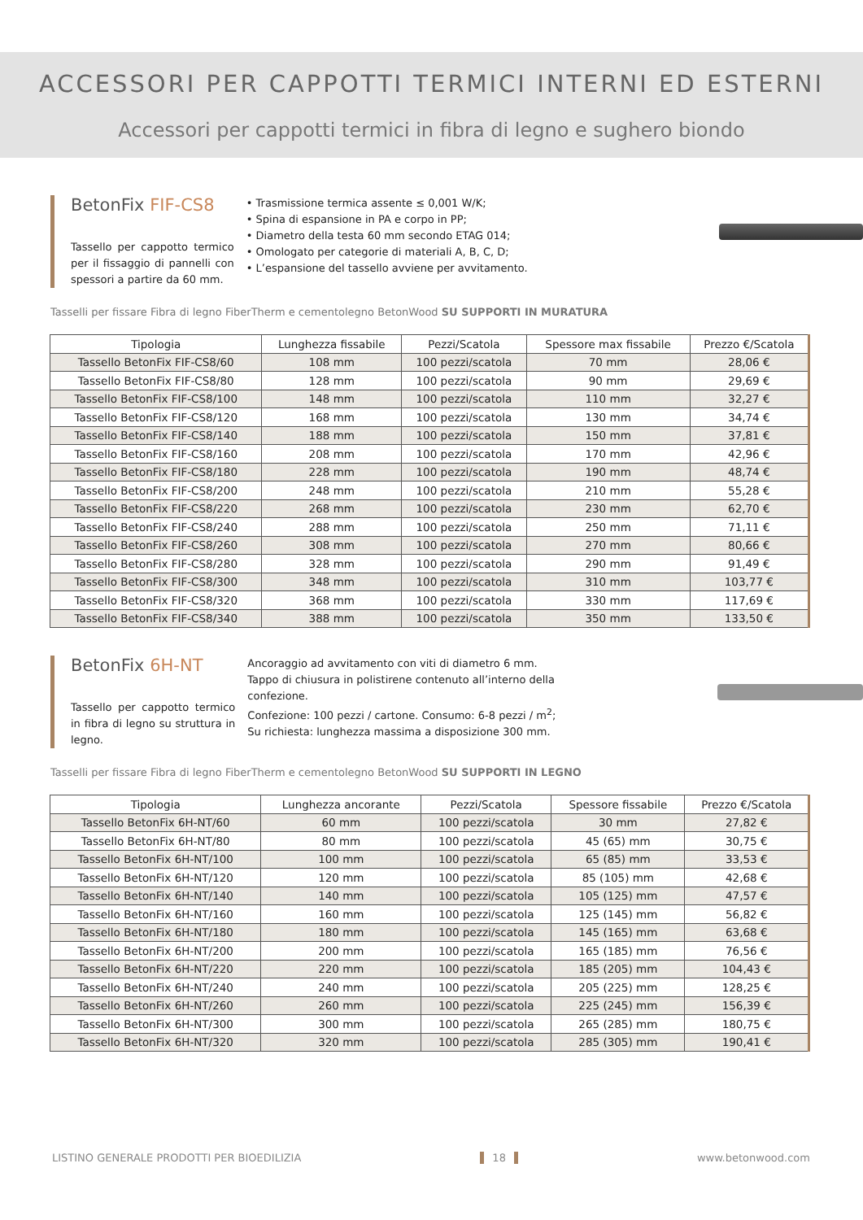ACCESSORI PER CAPPOTTI TERMICI INTERNI ED ESTERNI
Accessori per cappotti termici in fibra di legno e sughero biondo
BetonFix FIF-CS8
Tassello per cappotto termico per il fissaggio di pannelli con spessori a partire da 60 mm.
• Trasmissione termica assente ≤ 0,001 W/K;
• Spina di espansione in PA e corpo in PP;
• Diametro della testa 60 mm secondo ETAG 014;
• Omologato per categorie di materiali A, B, C, D;
• L’espansione del tassello avviene per avvitamento.
Tasselli per fissare Fibra di legno FiberTherm e cementolegno BetonWood SU SUPPORTI IN MURATURA
| Tipologia | Lunghezza fissabile | Pezzi/Scatola | Spessore max fissabile | Prezzo €/Scatola |
| --- | --- | --- | --- | --- |
| Tassello BetonFix FIF-CS8/60 | 108 mm | 100 pezzi/scatola | 70 mm | 28,06 € |
| Tassello BetonFix FIF-CS8/80 | 128 mm | 100 pezzi/scatola | 90 mm | 29,69 € |
| Tassello BetonFix FIF-CS8/100 | 148 mm | 100 pezzi/scatola | 110 mm | 32,27 € |
| Tassello BetonFix FIF-CS8/120 | 168 mm | 100 pezzi/scatola | 130 mm | 34,74 € |
| Tassello BetonFix FIF-CS8/140 | 188 mm | 100 pezzi/scatola | 150 mm | 37,81 € |
| Tassello BetonFix FIF-CS8/160 | 208 mm | 100 pezzi/scatola | 170 mm | 42,96 € |
| Tassello BetonFix FIF-CS8/180 | 228 mm | 100 pezzi/scatola | 190 mm | 48,74 € |
| Tassello BetonFix FIF-CS8/200 | 248 mm | 100 pezzi/scatola | 210 mm | 55,28 € |
| Tassello BetonFix FIF-CS8/220 | 268 mm | 100 pezzi/scatola | 230 mm | 62,70 € |
| Tassello BetonFix FIF-CS8/240 | 288 mm | 100 pezzi/scatola | 250 mm | 71,11 € |
| Tassello BetonFix FIF-CS8/260 | 308 mm | 100 pezzi/scatola | 270 mm | 80,66 € |
| Tassello BetonFix FIF-CS8/280 | 328 mm | 100 pezzi/scatola | 290 mm | 91,49 € |
| Tassello BetonFix FIF-CS8/300 | 348 mm | 100 pezzi/scatola | 310 mm | 103,77 € |
| Tassello BetonFix FIF-CS8/320 | 368 mm | 100 pezzi/scatola | 330 mm | 117,69 € |
| Tassello BetonFix FIF-CS8/340 | 388 mm | 100 pezzi/scatola | 350 mm | 133,50 € |
BetonFix 6H-NT
Tassello per cappotto termico in fibra di legno su struttura in legno.
Ancoraggio ad avvitamento con viti di diametro 6 mm.
Tappo di chiusura in polistirene contenuto all’interno della confezione.
Confezione: 100 pezzi / cartone. Consumo: 6-8 pezzi / m<sup>2</sup>;
Su richiesta: lunghezza massima a disposizione 300 mm.
Tasselli per fissare Fibra di legno FiberTherm e cementolegno BetonWood SU SUPPORTI IN LEGNO
| Tipologia | Lunghezza ancorante | Pezzi/Scatola | Spessore fissabile | Prezzo €/Scatola |
| --- | --- | --- | --- | --- |
| Tassello BetonFix 6H-NT/60 | 60 mm | 100 pezzi/scatola | 30 mm | 27,82 € |
| Tassello BetonFix 6H-NT/80 | 80 mm | 100 pezzi/scatola | 45 (65) mm | 30,75 € |
| Tassello BetonFix 6H-NT/100 | 100 mm | 100 pezzi/scatola | 65 (85) mm | 33,53 € |
| Tassello BetonFix 6H-NT/120 | 120 mm | 100 pezzi/scatola | 85 (105) mm | 42,68 € |
| Tassello BetonFix 6H-NT/140 | 140 mm | 100 pezzi/scatola | 105 (125) mm | 47,57 € |
| Tassello BetonFix 6H-NT/160 | 160 mm | 100 pezzi/scatola | 125 (145) mm | 56,82 € |
| Tassello BetonFix 6H-NT/180 | 180 mm | 100 pezzi/scatola | 145 (165) mm | 63,68 € |
| Tassello BetonFix 6H-NT/200 | 200 mm | 100 pezzi/scatola | 165 (185) mm | 76,56 € |
| Tassello BetonFix 6H-NT/220 | 220 mm | 100 pezzi/scatola | 185 (205) mm | 104,43 € |
| Tassello BetonFix 6H-NT/240 | 240 mm | 100 pezzi/scatola | 205 (225) mm | 128,25 € |
| Tassello BetonFix 6H-NT/260 | 260 mm | 100 pezzi/scatola | 225 (245) mm | 156,39 € |
| Tassello BetonFix 6H-NT/300 | 300 mm | 100 pezzi/scatola | 265 (285) mm | 180,75 € |
| Tassello BetonFix 6H-NT/320 | 320 mm | 100 pezzi/scatola | 285 (305) mm | 190,41 € |
LISTINO GENERALE PRODOTTI PER BIOEDILIZIA 18 www.betonwood.com